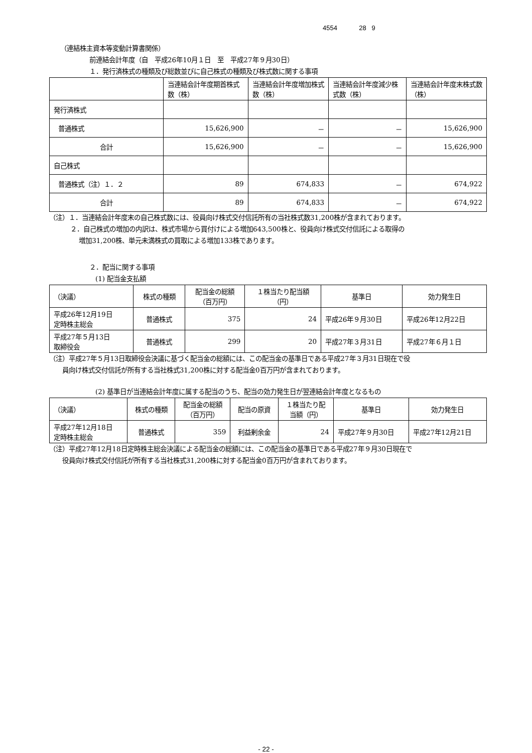4554 28 9
（連結株主資本等変動計算書関係）
前連結会計年度（自　平成26年10月１日　至　平成27年９月30日）
１．発行済株式の種類及び総数並びに自己株式の種類及び株式数に関する事項
| | 当連結会計年度期首株式数（株） | 当連結会計年度増加株式数（株） | 当連結会計年度減少株式数（株） | 当連結会計年度末株式数（株） |
| --- | --- | --- | --- | --- |
| 発行済株式 | | | | |
| 普通株式 | 15,626,900 | － | － | 15,626,900 |
| 合計 | 15,626,900 | － | － | 15,626,900 |
| 自己株式 | | | | |
| 普通株式（注）１．２ | 89 | 674,833 | － | 674,922 |
| 合計 | 89 | 674,833 | － | 674,922 |
（注）１．当連結会計年度末の自己株式数には、役員向け株式交付信託所有の当社株式数31,200株が含まれております。
２．自己株式の増加の内訳は、株式市場から買付けによる増加643,500株と、役員向け株式交付信託による取得の
増加31,200株、単元未満株式の買取による増加133株であります。
２．配当に関する事項
(1) 配当金支払額
| （決議） | 株式の種類 | 配当金の総額 （百万円） | １株当たり配当額 （円） | 基準日 | 効力発生日 |
| 平成26年12月19日 定時株主総会 | 普通株式 | 375 | 24 | 平成26年９月30日 | 平成26年12月22日 |
| 平成27年５月13日 取締役会 | 普通株式 | 299 | 20 | 平成27年３月31日 | 平成27年６月１日 |
（注）平成27年５月13日取締役会決議に基づく配当金の総額には、この配当金の基準日である平成27年３月31日現在で役
員向け株式交付信託が所有する当社株式31,200株に対する配当金0百万円が含まれております。
(2) 基準日が当連結会計年度に属する配当のうち、配当の効力発生日が翌連結会計年度となるもの
| （決議） | 株式の種類 | 配当金の総額 （百万円） | 配当の原資 | １株当たり配 当額（円） | 基準日 | 効力発生日 |
| 平成27年12月18日 定時株主総会 | 普通株式 | 359 | 利益剰余金 | 24 | 平成27年９月30日 | 平成27年12月21日 |
（注）平成27年12月18日定時株主総会決議による配当金の総額には、この配当金の基準日である平成27年９月30日現在で
役員向け株式交付信託が所有する当社株式31,200株に対する配当金0百万円が含まれております。
- 22 -